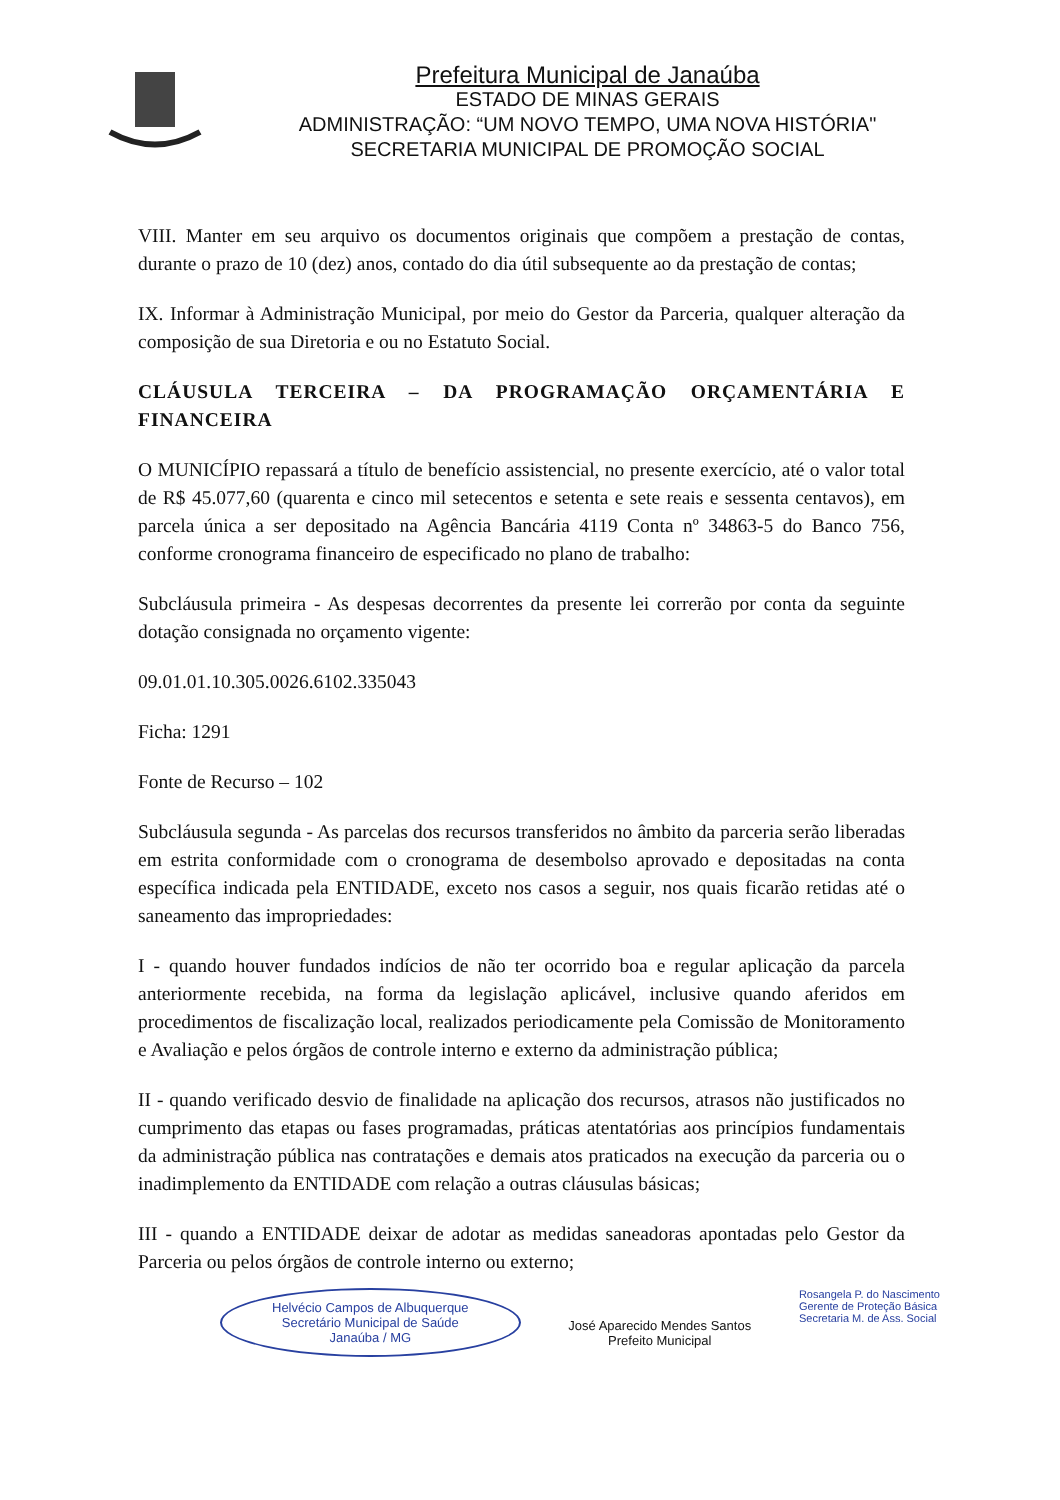Prefeitura Municipal de Janaúba
ESTADO DE MINAS GERAIS
ADMINISTRAÇÃO: “UM NOVO TEMPO, UMA NOVA HISTÓRIA"
SECRETARIA MUNICIPAL DE PROMOÇÃO SOCIAL
VIII. Manter em seu arquivo os documentos originais que compõem a prestação de contas, durante o prazo de 10 (dez) anos, contado do dia útil subsequente ao da prestação de contas;
IX. Informar à Administração Municipal, por meio do Gestor da Parceria, qualquer alteração da composição de sua Diretoria e ou no Estatuto Social.
CLÁUSULA TERCEIRA – DA PROGRAMAÇÃO ORÇAMENTÁRIA E FINANCEIRA
O MUNICÍPIO repassará a título de benefício assistencial, no presente exercício, até o valor total de R$ 45.077,60 (quarenta e cinco mil setecentos e setenta e sete reais e sessenta centavos), em parcela única a ser depositado na Agência Bancária 4119 Conta nº 34863-5 do Banco 756, conforme cronograma financeiro de especificado no plano de trabalho:
Subcláusula primeira - As despesas decorrentes da presente lei correrão por conta da seguinte dotação consignada no orçamento vigente:
09.01.01.10.305.0026.6102.335043
Ficha: 1291
Fonte de Recurso – 102
Subcláusula segunda - As parcelas dos recursos transferidos no âmbito da parceria serão liberadas em estrita conformidade com o cronograma de desembolso aprovado e depositadas na conta específica indicada pela ENTIDADE, exceto nos casos a seguir, nos quais ficarão retidas até o saneamento das impropriedades:
I - quando houver fundados indícios de não ter ocorrido boa e regular aplicação da parcela anteriormente recebida, na forma da legislação aplicável, inclusive quando aferidos em procedimentos de fiscalização local, realizados periodicamente pela Comissão de Monitoramento e Avaliação e pelos órgãos de controle interno e externo da administração pública;
II - quando verificado desvio de finalidade na aplicação dos recursos, atrasos não justificados no cumprimento das etapas ou fases programadas, práticas atentatórias aos princípios fundamentais da administração pública nas contratações e demais atos praticados na execução da parceria ou o inadimplemento da ENTIDADE com relação a outras cláusulas básicas;
III - quando a ENTIDADE deixar de adotar as medidas saneadoras apontadas pelo Gestor da Parceria ou pelos órgãos de controle interno ou externo;
Helvécio Campos de Albuquerque
Secretário Municipal de Saúde
Janaúba / MG
José Aparecido Mendes Santos
Prefeito Municipal
Rosangela P. do Nascimento
Gerente de Proteção Básica
Secretaria M. de Ass. Social